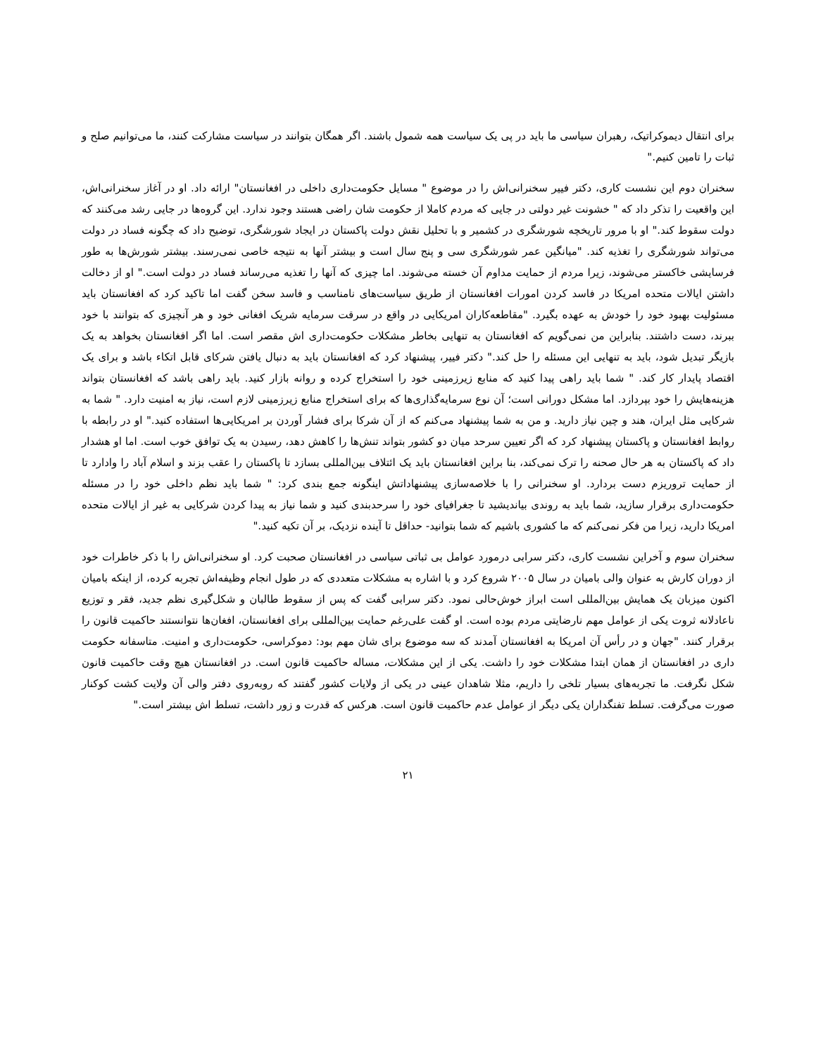برای انتقال دیموکراتیک، رهبران سیاسی ما باید در پی یک سیاست همه شمول باشند. اگر همگان بتوانند در سیاست مشارکت کنند، ما می‌توانیم صلح و ثبات را تامین کنیم."
سخنران دوم این نشست کاری، دکتر فییر سخنرانی‌اش را در موضوع " مسایل حکومت‌داری داخلی در افغانستان" ارائه داد. او در آغاز سخنرانی‌اش، این واقعیت را تذکر داد که " خشونت غیر دولتی در جایی که مردم کاملا از حکومت شان راضی هستند وجود ندارد. این گروه‌ها در جایی رشد می‌کنند که دولت سقوط کند." او با مرور تاریخچه شورشگری در کشمیر و با تحلیل نقش دولت پاکستان در ایجاد شورشگری، توضیح داد که چگونه فساد در دولت می‌تواند شورشگری را تغذیه کند. "میانگین عمر شورشگری سی و پنج سال است و بیشتر آنها به نتیجه خاصی نمی‌رسند. بیشتر شورش‌ها به طور فرسایشی خاکستر می‌شوند، زیرا مردم از حمایت مداوم آن خسته می‌شوند. اما چیزی که آنها را تغذیه می‌رساند فساد در دولت است." او از دخالت داشتن ایالات متحده امریکا در فاسد کردن امورات افغانستان از طریق سیاست‌های نامناسب و فاسد سخن گفت اما تاکید کرد که افغانستان باید مسئولیت بهبود خود را خودش به عهده بگیرد. "مقاطعه‌کاران امریکایی در واقع در سرقت سرمایه شریک افغانی خود و هر آنچیزی که بتوانند با خود ببرند، دست داشتند. بنابراین من نمی‌گویم که افغانستان به تنهایی بخاطر مشکلات حکومت‌داری اش مقصر است. اما اگر افغانستان بخواهد به یک بازیگر تبدیل شود، باید به تنهایی این مسئله را حل کند." دکتر فییر، پیشنهاد کرد که افغانستان باید به دنبال یافتن شرکای قابل اتکاء باشد و برای یک اقتصاد پایدار کار کند. " شما باید راهی پیدا کنید که منابع زیرزمینی خود را استخراج کرده و روانه بازار کنید. باید راهی باشد که افغانستان بتواند هزینه‌هایش را خود بپردازد. اما مشکل دورانی است؛ آن نوع سرمایه‌گذاری‌ها که برای استخراج منابع زیرزمینی لازم است، نیاز به امنیت دارد. " شما به شرکایی مثل ایران، هند و چین نیاز دارید. و من به شما پیشنهاد می‌کنم که از آن شرکا برای فشار آوردن بر امریکایی‌ها استفاده کنید." او در رابطه با روابط افغانستان و پاکستان پیشنهاد کرد که اگر تعیین سرحد میان دو کشور بتواند تنش‌ها را کاهش دهد، رسیدن به یک توافق خوب است. اما او هشدار داد که پاکستان به هر حال صحنه را ترک نمی‌کند، بنا براین افغانستان باید یک ائتلاف بین‌المللی بسازد تا پاکستان را عقب بزند و اسلام آباد را وادارد تا از حمایت تروریزم دست بردارد. او سخنرانی را با خلاصه‌سازی پیشنهاداتش اینگونه جمع بندی کرد: " شما باید نظم داخلی خود را در مسئله حکومت‌داری برقرار سازید، شما باید به روندی بیاندیشید تا جغرافیای خود را سرحدبندی کنید و شما نیاز به پیدا کردن شرکایی به غیر از ایالات متحده امریکا دارید، زیرا من فکر نمی‌کنم که ما کشوری باشیم که شما بتوانید- حداقل تا آینده نزدیک، بر آن تکیه کنید."
سخنران سوم و آخراین نشست کاری، دکتر سرابی درمورد عوامل بی ثباتی سیاسی در افغانستان صحبت کرد. او سخنرانی‌اش را با ذکر خاطرات خود از دوران کارش به عنوان والی بامیان در سال ۲۰۰۵ شروع کرد و با اشاره به مشکلات متعددی که در طول انجام وظیفه‌اش تجربه کرده، از اینکه بامیان اکنون میزبان یک همایش بین‌المللی است ابراز خوش‌حالی نمود. دکتر سرابی گفت که پس از سقوط طالبان و شکل‌گیری نظم جدید، فقر و توزیع ناعادلانه ثروت یکی از عوامل مهم نارضایتی مردم بوده است. او گفت علی‌رغم حمایت بین‌المللی برای افغانستان، افغان‌ها نتوانستند حاکمیت قانون را برقرار کنند. "جهان و در رأس آن امریکا به افغانستان آمدند که سه موضوع برای شان مهم بود: دموکراسی، حکومت‌داری و امنیت. متاسفانه حکومت داری در افغانستان از همان ابتدا مشکلات خود را داشت. یکی از این مشکلات، مساله حاکمیت قانون است. در افغانستان هیچ وقت حاکمیت قانون شکل نگرفت. ما تجربه‌های بسیار تلخی را داریم، مثلا شاهدان عینی در یکی از ولایات کشور گفتند که روبه‌روی دفتر والی آن ولایت کشت کوکنار صورت می‌گرفت. تسلط تفنگداران یکی دیگر از عوامل عدم حاکمیت قانون است. هرکس که قدرت و زور داشت، تسلط اش بیشتر است."
۲۱